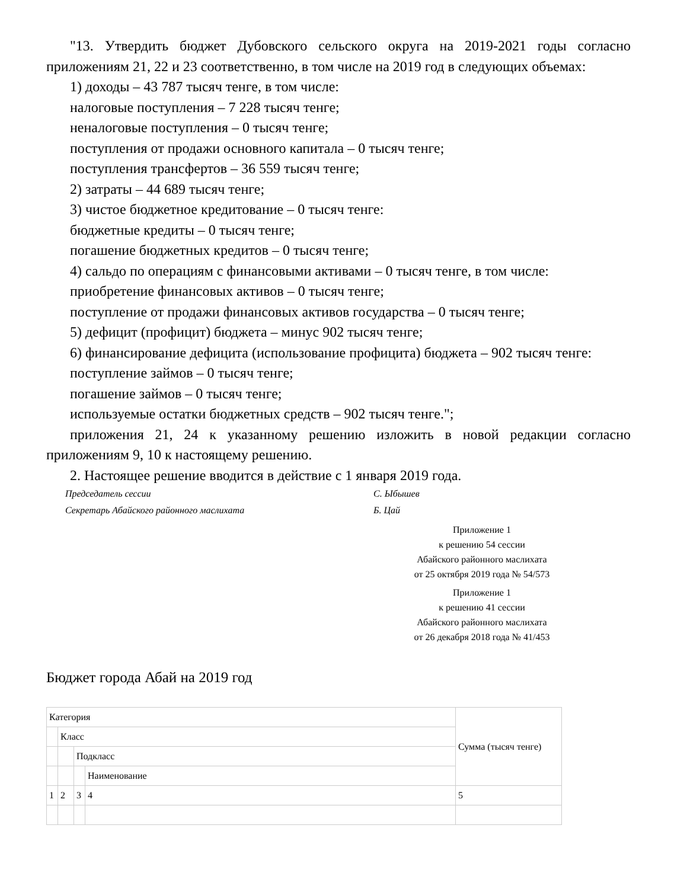"13. Утвердить бюджет Дубовского сельского округа на 2019-2021 годы согласно приложениям 21, 22 и 23 соответственно, в том числе на 2019 год в следующих объемах:
1) доходы – 43 787 тысяч тенге, в том числе:
налоговые поступления – 7 228 тысяч тенге;
неналоговые поступления – 0 тысяч тенге;
поступления от продажи основного капитала – 0 тысяч тенге;
поступления трансфертов – 36 559 тысяч тенге;
2) затраты – 44 689 тысяч тенге;
3) чистое бюджетное кредитование – 0 тысяч тенге:
бюджетные кредиты – 0 тысяч тенге;
погашение бюджетных кредитов – 0 тысяч тенге;
4) сальдо по операциям с финансовыми активами – 0 тысяч тенге, в том числе:
приобретение финансовых активов – 0 тысяч тенге;
поступление от продажи финансовых активов государства – 0 тысяч тенге;
5) дефицит (профицит) бюджета – минус 902 тысяч тенге;
6) финансирование дефицита (использование профицита) бюджета – 902 тысяч тенге:
поступление займов – 0 тысяч тенге;
погашение займов – 0 тысяч тенге;
используемые остатки бюджетных средств – 902 тысяч тенге.";
приложения 21, 24 к указанному решению изложить в новой редакции согласно приложениям 9, 10 к настоящему решению.
2. Настоящее решение вводится в действие с 1 января 2019 года.
Председатель сессии С. Ыбышев
Секретарь Абайского районного маслихата Б. Цай
Приложение 1
к решению 54 сессии
Абайского районного маслихата
от 25 октября 2019 года № 54/573
Приложение 1
к решению 41 сессии
Абайского районного маслихата
от 26 декабря 2018 года № 41/453
Бюджет города Абай на 2019 год
| Категория | | | | Сумма (тысяч тенге) |
| | Класс | | | |
| | | Подкласс | | |
| | | | Наименование | |
| 1 | 2 | 3 | 4 | 5 |